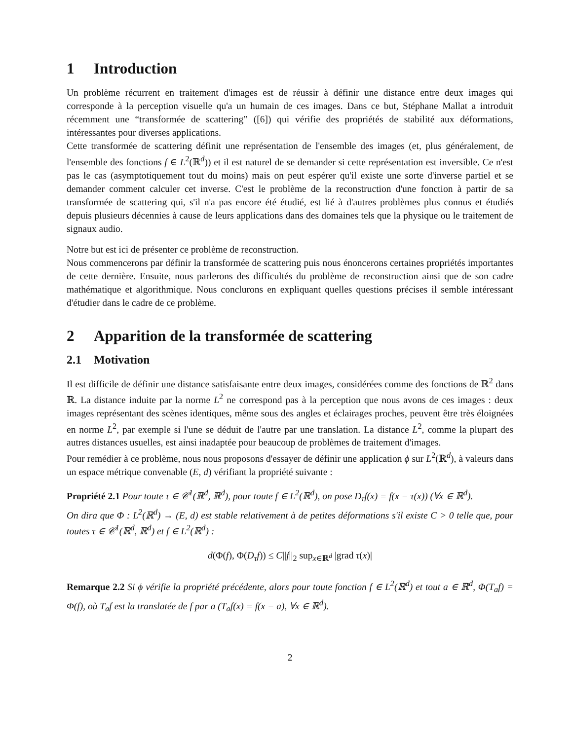1 Introduction
Un problème récurrent en traitement d'images est de réussir à définir une distance entre deux images qui corresponde à la perception visuelle qu'a un humain de ces images. Dans ce but, Stéphane Mallat a introduit récemment une “transformée de scattering” ([6]) qui vérifie des propriétés de stabilité aux déformations, intéressantes pour diverses applications.
Cette transformée de scattering définit une représentation de l'ensemble des images (et, plus généralement, de l'ensemble des fonctions f ∈ L<sup>2</sup>(ℝ<sup>d</sup>)) et il est naturel de se demander si cette représentation est inversible. Ce n'est pas le cas (asymptotiquement tout du moins) mais on peut espérer qu'il existe une sorte d'inverse partiel et se demander comment calculer cet inverse. C'est le problème de la reconstruction d'une fonction à partir de sa transformée de scattering qui, s'il n'a pas encore été étudié, est lié à d'autres problèmes plus connus et étudiés depuis plusieurs décennies à cause de leurs applications dans des domaines tels que la physique ou le traitement de signaux audio.
Notre but est ici de présenter ce problème de reconstruction.
Nous commencerons par définir la transformée de scattering puis nous énoncerons certaines propriétés importantes de cette dernière. Ensuite, nous parlerons des difficultés du problème de reconstruction ainsi que de son cadre mathématique et algorithmique. Nous conclurons en expliquant quelles questions précises il semble intéressant d'étudier dans le cadre de ce problème.
2 Apparition de la transformée de scattering
2.1 Motivation
Il est difficile de définir une distance satisfaisante entre deux images, considérées comme des fonctions de ℝ<sup>2</sup> dans ℝ. La distance induite par la norme L<sup>2</sup> ne correspond pas à la perception que nous avons de ces images : deux images représentant des scènes identiques, même sous des angles et éclairages proches, peuvent être très éloignées en norme L<sup>2</sup>, par exemple si l'une se déduit de l'autre par une translation. La distance L<sup>2</sup>, comme la plupart des autres distances usuelles, est ainsi inadaptée pour beaucoup de problèmes de traitement d'images.
Pour remédier à ce problème, nous nous proposons d'essayer de définir une application ϕ sur L<sup>2</sup>(ℝ<sup>d</sup>), à valeurs dans un espace métrique convenable (E, d) vérifiant la propriété suivante :
Propriété 2.1 Pour toute τ ∈ 𝒞<sup>1</sup>(ℝ<sup>d</sup>, ℝ<sup>d</sup>), pour toute f ∈ L<sup>2</sup>(ℝ<sup>d</sup>), on pose D<sub>τ</sub>f(x) = f(x − τ(x)) (∀x ∈ ℝ<sup>d</sup>).
On dira que Φ : L<sup>2</sup>(ℝ<sup>d</sup>) → (E, d) est stable relativement à de petites déformations s'il existe C > 0 telle que, pour toutes τ ∈ 𝒞<sup>1</sup>(ℝ<sup>d</sup>, ℝ<sup>d</sup>) et f ∈ L<sup>2</sup>(ℝ<sup>d</sup>) :
d(Φ(f), Φ(D<sub>τ</sub>f)) ≤ C||f||<sub>2</sub> sup<sub>x∈ℝ<sup>d</sup></sub> |grad τ(x)|
Remarque 2.2 Si ϕ vérifie la propriété précédente, alors pour toute fonction f ∈ L<sup>2</sup>(ℝ<sup>d</sup>) et tout a ∈ ℝ<sup>d</sup>, Φ(T<sub>a</sub>f) = Φ(f), où T<sub>a</sub>f est la translatée de f par a (T<sub>a</sub>f(x) = f(x − a), ∀x ∈ ℝ<sup>d</sup>).
2